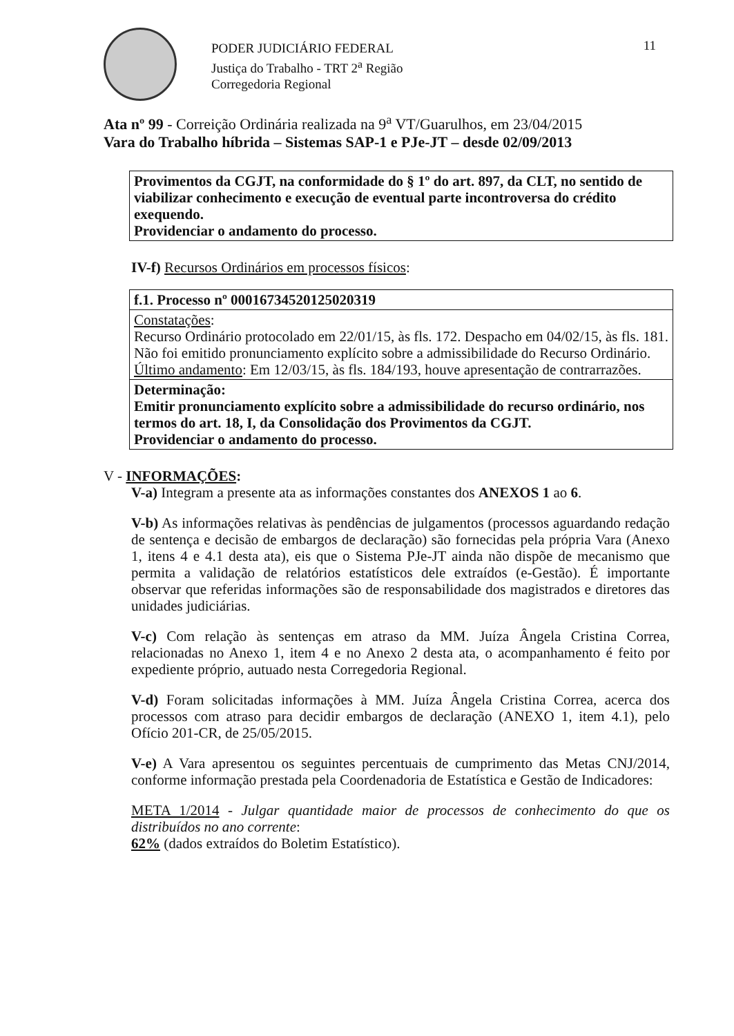PODER JUDICIÁRIO FEDERAL
Justiça do Trabalho - TRT 2<sup>a</sup> Região
Corregedoria Regional
11
Ata nº 99 - Correição Ordinária realizada na 9<sup>a</sup> VT/Guarulhos, em 23/04/2015
Vara do Trabalho híbrida – Sistemas SAP-1 e PJe-JT – desde 02/09/2013
| Provimentos da CGJT, na conformidade do § 1º do art. 897, da CLT, no sentido de viabilizar conhecimento e execução de eventual parte incontroversa do crédito exequendo. Providenciar o andamento do processo. |
IV-f) Recursos Ordinários em processos físicos:
| f.1. Processo nº 00016734520125020319 |
| Constatações : Recurso Ordinário protocolado em 22/01/15, às fls. 172. Despacho em 04/02/15, às fls. 181. Não foi emitido pronunciamento explícito sobre a admissibilidade do Recurso Ordinário. Último andamento : Em 12/03/15, às fls. 184/193, houve apresentação de contrarrazões. |
| Determinação: Emitir pronunciamento explícito sobre a admissibilidade do recurso ordinário, nos termos do art. 18, I, da Consolidação dos Provimentos da CGJT. Providenciar o andamento do processo. |
V - INFORMAÇÕES:
V-a) Integram a presente ata as informações constantes dos ANEXOS 1 ao 6.
V-b) As informações relativas às pendências de julgamentos (processos aguardando redação de sentença e decisão de embargos de declaração) são fornecidas pela própria Vara (Anexo 1, itens 4 e 4.1 desta ata), eis que o Sistema PJe-JT ainda não dispõe de mecanismo que permita a validação de relatórios estatísticos dele extraídos (e-Gestão). É importante observar que referidas informações são de responsabilidade dos magistrados e diretores das unidades judiciárias.
V-c) Com relação às sentenças em atraso da MM. Juíza Ângela Cristina Correa, relacionadas no Anexo 1, item 4 e no Anexo 2 desta ata, o acompanhamento é feito por expediente próprio, autuado nesta Corregedoria Regional.
V-d) Foram solicitadas informações à MM. Juíza Ângela Cristina Correa, acerca dos processos com atraso para decidir embargos de declaração (ANEXO 1, item 4.1), pelo Ofício 201-CR, de 25/05/2015.
V-e) A Vara apresentou os seguintes percentuais de cumprimento das Metas CNJ/2014, conforme informação prestada pela Coordenadoria de Estatística e Gestão de Indicadores:
META 1/2014 - Julgar quantidade maior de processos de conhecimento do que os distribuídos no ano corrente:
62% (dados extraídos do Boletim Estatístico).